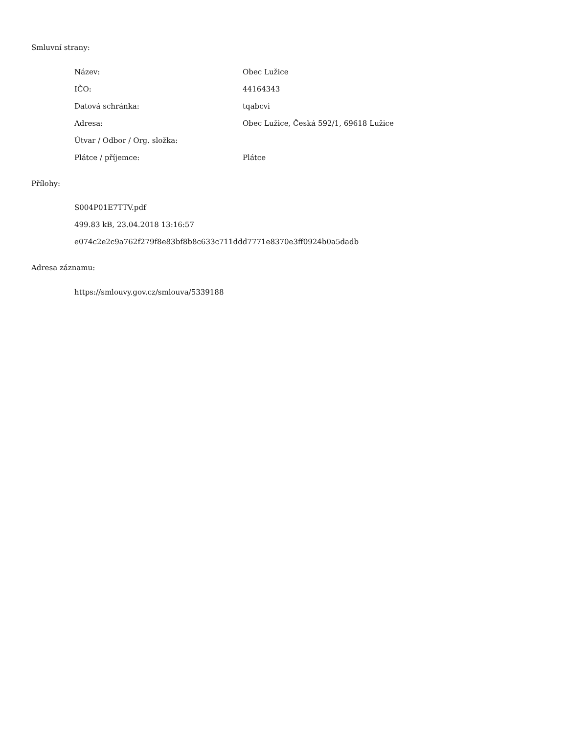Smluvní strany:
| Název: | Obec Lužice |
| IČO: | 44164343 |
| Datová schránka: | tqabcvi |
| Adresa: | Obec Lužice, Česká 592/1, 69618 Lužice |
| Útvar / Odbor / Org. složka: | |
| Plátce / příjemce: | Plátce |
Přílohy:
S004P01E7TTV.pdf
499.83 kB, 23.04.2018 13:16:57
e074c2e2c9a762f279f8e83bf8b8c633c711ddd7771e8370e3ff0924b0a5dadb
Adresa záznamu:
https://smlouvy.gov.cz/smlouva/5339188